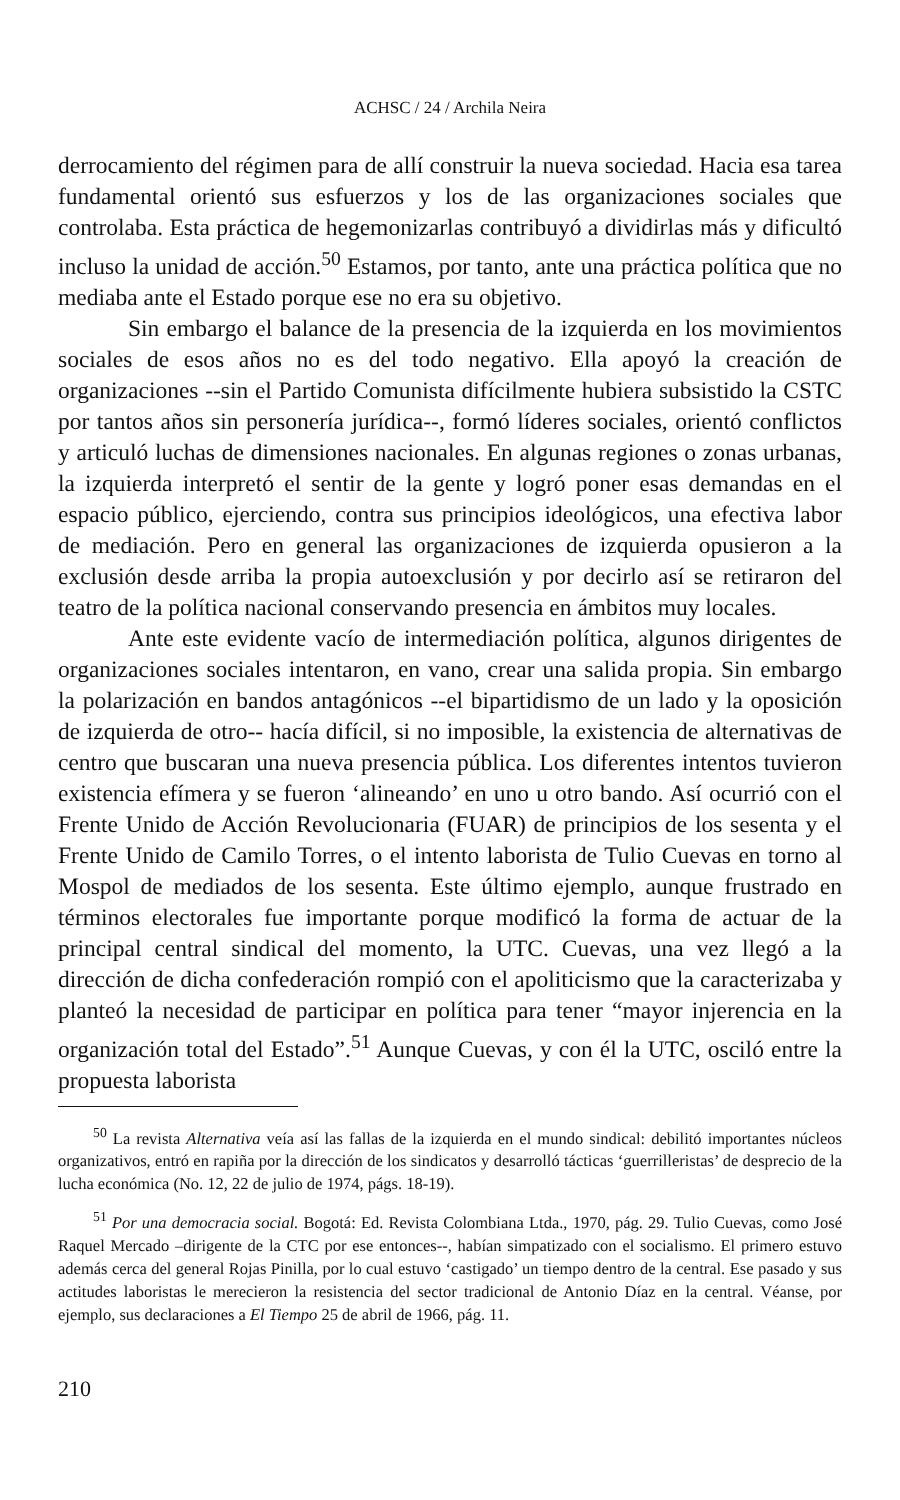ACHSC / 24 / Archila Neira
derrocamiento del régimen para de allí construir la nueva sociedad. Hacia esa tarea fundamental orientó sus esfuerzos y los de las organizaciones sociales que controlaba. Esta práctica de hegemonizarlas contribuyó a dividirlas más y dificultó incluso la unidad de acción.<sup>50</sup> Estamos, por tanto, ante una práctica política que no mediaba ante el Estado porque ese no era su objetivo.
Sin embargo el balance de la presencia de la izquierda en los movimientos sociales de esos años no es del todo negativo. Ella apoyó la creación de organizaciones --sin el Partido Comunista difícilmente hubiera subsistido la CSTC por tantos años sin personería jurídica--, formó líderes sociales, orientó conflictos y articuló luchas de dimensiones nacionales. En algunas regiones o zonas urbanas, la izquierda interpretó el sentir de la gente y logró poner esas demandas en el espacio público, ejerciendo, contra sus principios ideológicos, una efectiva labor de mediación. Pero en general las organizaciones de izquierda opusieron a la exclusión desde arriba la propia autoexclusión y por decirlo así se retiraron del teatro de la política nacional conservando presencia en ámbitos muy locales.
Ante este evidente vacío de intermediación política, algunos dirigentes de organizaciones sociales intentaron, en vano, crear una salida propia. Sin embargo la polarización en bandos antagónicos --el bipartidismo de un lado y la oposición de izquierda de otro-- hacía difícil, si no imposible, la existencia de alternativas de centro que buscaran una nueva presencia pública. Los diferentes intentos tuvieron existencia efímera y se fueron ‘alineando’ en uno u otro bando. Así ocurrió con el Frente Unido de Acción Revolucionaria (FUAR) de principios de los sesenta y el Frente Unido de Camilo Torres, o el intento laborista de Tulio Cuevas en torno al Mospol de mediados de los sesenta. Este último ejemplo, aunque frustrado en términos electorales fue importante porque modificó la forma de actuar de la principal central sindical del momento, la UTC. Cuevas, una vez llegó a la dirección de dicha confederación rompió con el apoliticismo que la caracterizaba y planteó la necesidad de participar en política para tener “mayor injerencia en la organización total del Estado”.<sup>51</sup> Aunque Cuevas, y con él la UTC, osciló entre la propuesta laborista
<sup>50</sup> La revista Alternativa veía así las fallas de la izquierda en el mundo sindical: debilitó importantes núcleos organizativos, entró en rapiña por la dirección de los sindicatos y desarrolló tácticas ‘guerrilleristas’ de desprecio de la lucha económica (No. 12, 22 de julio de 1974, págs. 18-19).
<sup>51</sup> Por una democracia social. Bogotá: Ed. Revista Colombiana Ltda., 1970, pág. 29. Tulio Cuevas, como José Raquel Mercado –dirigente de la CTC por ese entonces--, habían simpatizado con el socialismo. El primero estuvo además cerca del general Rojas Pinilla, por lo cual estuvo ‘castigado’ un tiempo dentro de la central. Ese pasado y sus actitudes laboristas le merecieron la resistencia del sector tradicional de Antonio Díaz en la central. Véanse, por ejemplo, sus declaraciones a El Tiempo 25 de abril de 1966, pág. 11.
210